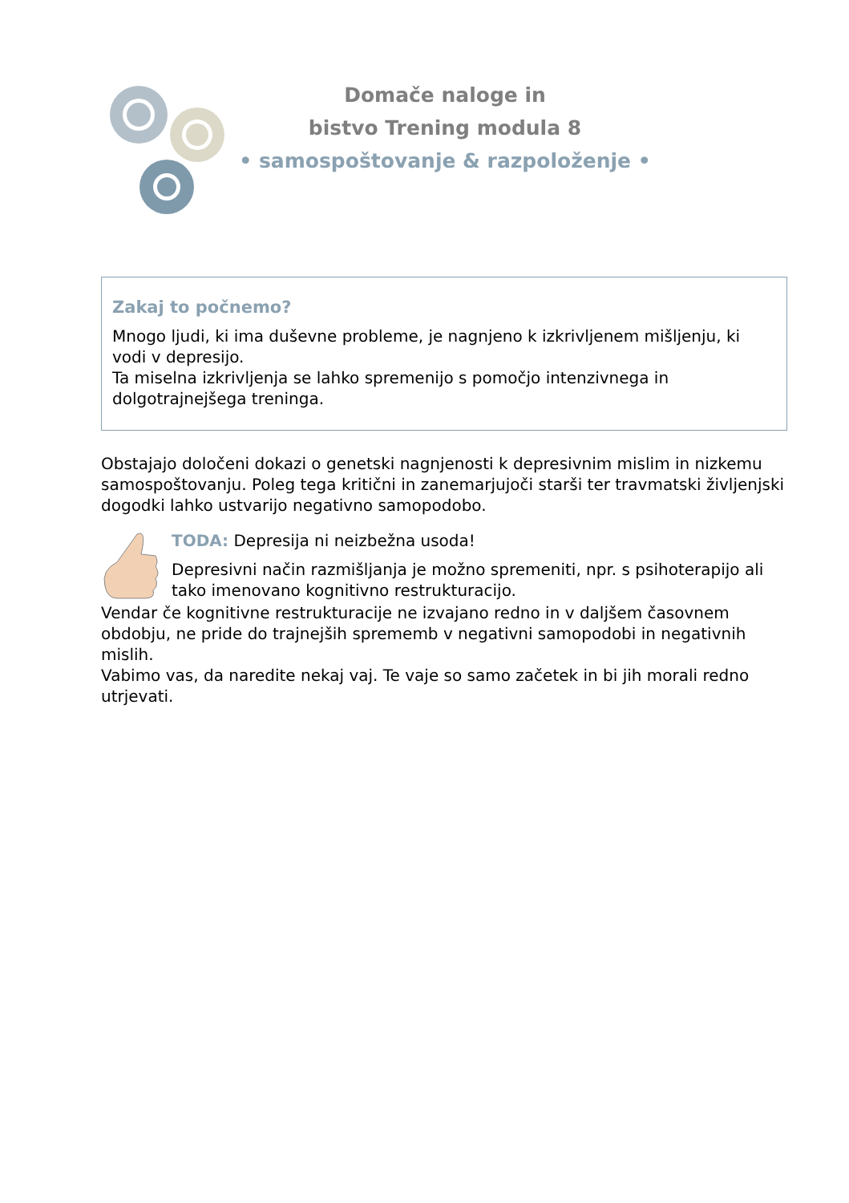Domače naloge in
bistvo Trening modula 8
• samospoštovanje & razpoloženje •
Zakaj to počnemo?
Mnogo ljudi, ki ima duševne probleme, je nagnjeno k izkrivljenem mišljenju, ki vodi v depresijo.
Ta miselna izkrivljenja se lahko spremenijo s pomočjo intenzivnega in dolgotrajnejšega treninga.
Obstajajo določeni dokazi o genetski nagnjenosti k depresivnim mislim in nizkemu samospoštovanju. Poleg tega kritični in zanemarjujoči starši ter travmatski življenjski dogodki lahko ustvarijo negativno samopodobo.
TODA: Depresija ni neizbežna usoda!
Depresivni način razmišljanja je možno spremeniti, npr. s psihoterapijo ali tako imenovano kognitivno restrukturacijo.
Vendar če kognitivne restrukturacije ne izvajano redno in v daljšem časovnem obdobju, ne pride do trajnejših sprememb v negativni samopodobi in negativnih mislih.
Vabimo vas, da naredite nekaj vaj. Te vaje so samo začetek in bi jih morali redno utrjevati.